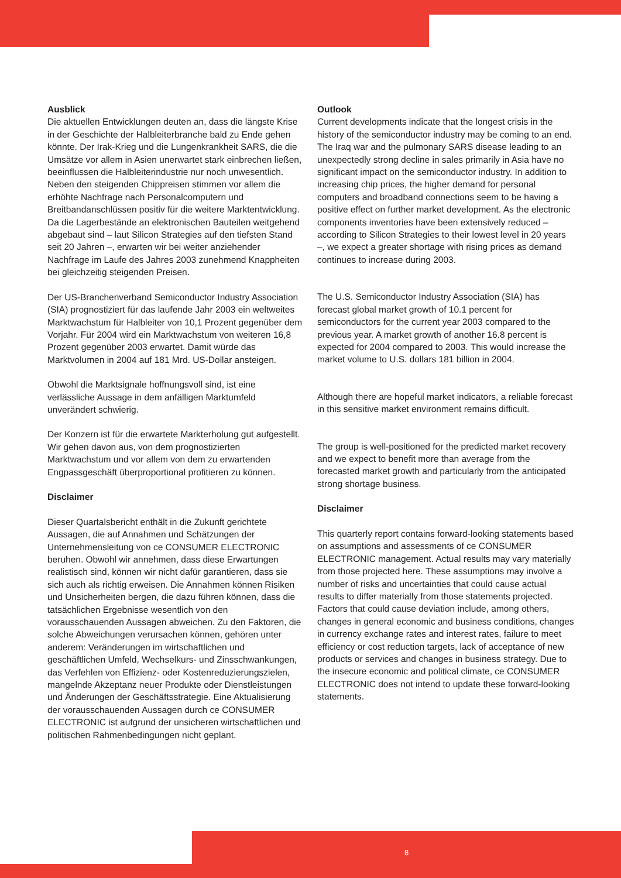Ausblick
Die aktuellen Entwicklungen deuten an, dass die längste Krise in der Geschichte der Halbleiterbranche bald zu Ende gehen könnte. Der Irak-Krieg und die Lungenkrankheit SARS, die die Umsätze vor allem in Asien unerwartet stark einbrechen ließen, beeinflussen die Halbleiterindustrie nur noch unwesentlich. Neben den steigenden Chippreisen stimmen vor allem die erhöhte Nachfrage nach Personalcomputern und Breitbandanschlüssen positiv für die weitere Marktentwicklung. Da die Lagerbestände an elektronischen Bauteilen weitgehend abgebaut sind – laut Silicon Strategies auf den tiefsten Stand seit 20 Jahren –, erwarten wir bei weiter anziehender Nachfrage im Laufe des Jahres 2003 zunehmend Knappheiten bei gleichzeitig steigenden Preisen.
Der US-Branchenverband Semiconductor Industry Association (SIA) prognostiziert für das laufende Jahr 2003 ein weltweites Marktwachstum für Halbleiter von 10,1 Prozent gegenüber dem Vorjahr. Für 2004 wird ein Marktwachstum von weiteren 16,8 Prozent gegenüber 2003 erwartet. Damit würde das Marktvolumen in 2004 auf 181 Mrd. US-Dollar ansteigen.
Obwohl die Marktsignale hoffnungsvoll sind, ist eine verlässliche Aussage in dem anfälligen Marktumfeld unverändert schwierig.
Der Konzern ist für die erwartete Markterholung gut aufgestellt. Wir gehen davon aus, von dem prognostizierten Marktwachstum und vor allem von dem zu erwartenden Engpassgeschäft überproportional profitieren zu können.
Disclaimer
Dieser Quartalsbericht enthält in die Zukunft gerichtete Aussagen, die auf Annahmen und Schätzungen der Unternehmensleitung von ce CONSUMER ELECTRONIC beruhen. Obwohl wir annehmen, dass diese Erwartungen realistisch sind, können wir nicht dafür garantieren, dass sie sich auch als richtig erweisen. Die Annahmen können Risiken und Unsicherheiten bergen, die dazu führen können, dass die tatsächlichen Ergebnisse wesentlich von den vorausschauenden Aussagen abweichen. Zu den Faktoren, die solche Abweichungen verursachen können, gehören unter anderem: Veränderungen im wirtschaftlichen und geschäftlichen Umfeld, Wechselkurs- und Zinsschwankungen, das Verfehlen von Effizienz- oder Kostenreduzierungszielen, mangelnde Akzeptanz neuer Produkte oder Dienstleistungen und Änderungen der Geschäftsstrategie. Eine Aktualisierung der vorausschauenden Aussagen durch ce CONSUMER ELECTRONIC ist aufgrund der unsicheren wirtschaftlichen und politischen Rahmenbedingungen nicht geplant.
Outlook
Current developments indicate that the longest crisis in the history of the semiconductor industry may be coming to an end. The Iraq war and the pulmonary SARS disease leading to an unexpectedly strong decline in sales primarily in Asia have no significant impact on the semiconductor industry. In addition to increasing chip prices, the higher demand for personal computers and broadband connections seem to be having a positive effect on further market development. As the electronic components inventories have been extensively reduced – according to Silicon Strategies to their lowest level in 20 years –, we expect a greater shortage with rising prices as demand continues to increase during 2003.
The U.S. Semiconductor Industry Association (SIA) has forecast global market growth of 10.1 percent for semiconductors for the current year 2003 compared to the previous year. A market growth of another 16.8 percent is expected for 2004 compared to 2003. This would increase the market volume to U.S. dollars 181 billion in 2004.
Although there are hopeful market indicators, a reliable forecast in this sensitive market environment remains difficult.
The group is well-positioned for the predicted market recovery and we expect to benefit more than average from the forecasted market growth and particularly from the anticipated strong shortage business.
Disclaimer
This quarterly report contains forward-looking statements based on assumptions and assessments of ce CONSUMER ELECTRONIC management. Actual results may vary materially from those projected here. These assumptions may involve a number of risks and uncertainties that could cause actual results to differ materially from those statements projected. Factors that could cause deviation include, among others, changes in general economic and business conditions, changes in currency exchange rates and interest rates, failure to meet efficiency or cost reduction targets, lack of acceptance of new products or services and changes in business strategy. Due to the insecure economic and political climate, ce CONSUMER ELECTRONIC does not intend to update these forward-looking statements.
8